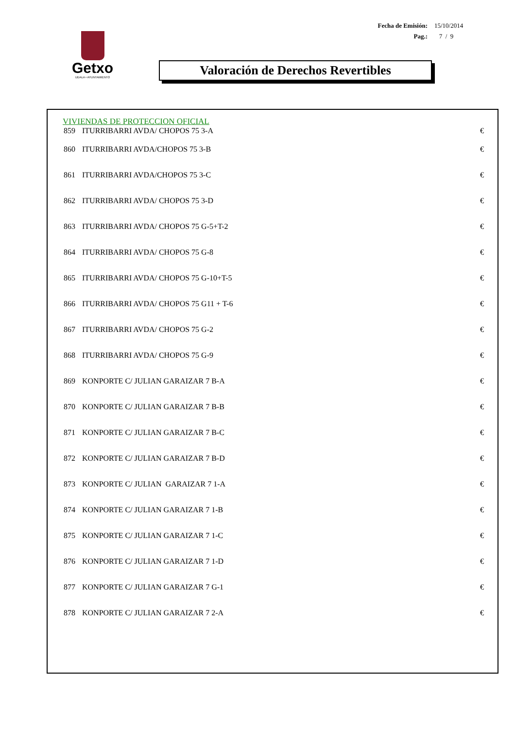Fecha de Emisión: 15/10/2014
Pag.: 7 / 9
Getxo
UDALA • AYUNTAMIENTO
Valoración de Derechos Revertibles
VIVIENDAS DE PROTECCION OFICIAL
| 859 | ITURRIBARRI AVDA/ CHOPOS 75 3-A | € |
| 860 | ITURRIBARRI AVDA/CHOPOS 75 3-B | € |
| 861 | ITURRIBARRI AVDA/CHOPOS 75 3-C | € |
| 862 | ITURRIBARRI AVDA/ CHOPOS 75 3-D | € |
| 863 | ITURRIBARRI AVDA/ CHOPOS 75 G-5+T-2 | € |
| 864 | ITURRIBARRI AVDA/ CHOPOS 75 G-8 | € |
| 865 | ITURRIBARRI AVDA/ CHOPOS 75 G-10+T-5 | € |
| 866 | ITURRIBARRI AVDA/ CHOPOS 75 G11 + T-6 | € |
| 867 | ITURRIBARRI AVDA/ CHOPOS 75 G-2 | € |
| 868 | ITURRIBARRI AVDA/ CHOPOS 75 G-9 | € |
| 869 | KONPORTE C/ JULIAN GARAIZAR 7 B-A | € |
| 870 | KONPORTE C/ JULIAN GARAIZAR 7 B-B | € |
| 871 | KONPORTE C/ JULIAN GARAIZAR 7 B-C | € |
| 872 | KONPORTE C/ JULIAN GARAIZAR 7 B-D | € |
| 873 | KONPORTE C/ JULIAN GARAIZAR 7 1-A | € |
| 874 | KONPORTE C/ JULIAN GARAIZAR 7 1-B | € |
| 875 | KONPORTE C/ JULIAN GARAIZAR 7 1-C | € |
| 876 | KONPORTE C/ JULIAN GARAIZAR 7 1-D | € |
| 877 | KONPORTE C/ JULIAN GARAIZAR 7 G-1 | € |
| 878 | KONPORTE C/ JULIAN GARAIZAR 7 2-A | € |